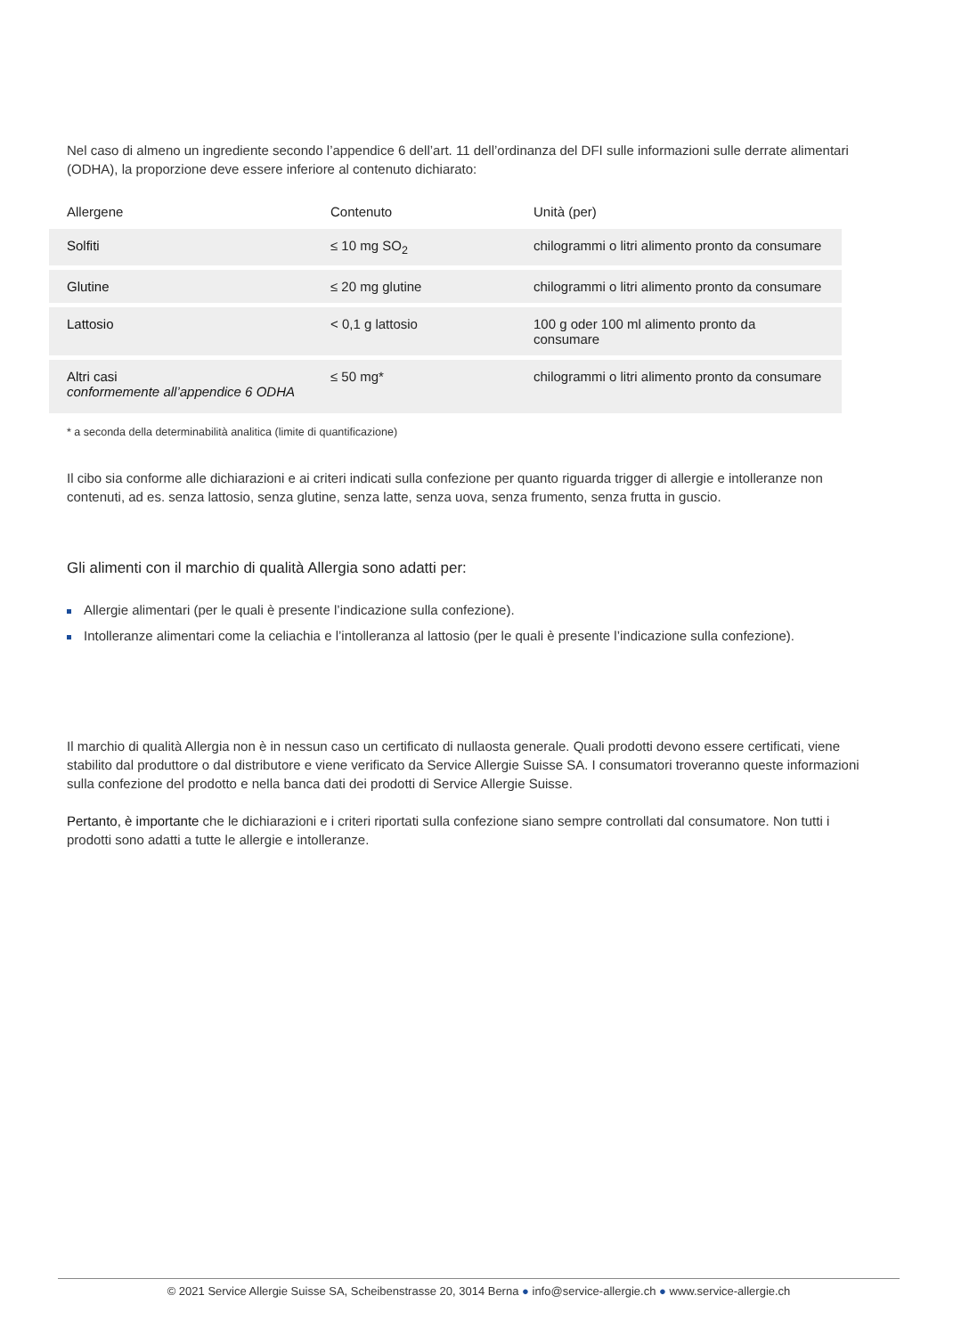Nel caso di almeno un ingrediente secondo l’appendice 6 dell’art. 11 dell’ordinanza del DFI sulle informazioni sulle derrate alimentari (ODHA), la proporzione deve essere inferiore al contenuto dichiarato:
| Allergene | Contenuto | Unità (per) |
| --- | --- | --- |
| Solfiti | ≤ 10 mg SO<sub>2</sub> | chilogrammi o litri alimento pronto da consumare |
| Glutine | ≤ 20 mg glutine | chilogrammi o litri alimento pronto da consumare |
| Lattosio | < 0,1 g lattosio | 100 g oder 100 ml alimento pronto da consumare |
| Altri casi conformemente all’appendice 6 ODHA | ≤ 50 mg* | chilogrammi o litri alimento pronto da consumare |
* a seconda della determinabilità analitica (limite di quantificazione)
Il cibo sia conforme alle dichiarazioni e ai criteri indicati sulla confezione per quanto riguarda trigger di allergie e intolleranze non contenuti, ad es. senza lattosio, senza glutine, senza latte, senza uova, senza frumento, senza frutta in guscio.
Gli alimenti con il marchio di qualità Allergia sono adatti per:
Allergie alimentari (per le quali è presente l’indicazione sulla confezione).
Intolleranze alimentari come la celiachia e l’intolleranza al lattosio (per le quali è presente l’indicazione sulla confezione).
Il marchio di qualità Allergia non è in nessun caso un certificato di nullaosta generale. Quali prodotti devono essere certificati, viene stabilito dal produttore o dal distributore e viene verificato da Service Allergie Suisse SA. I consumatori troveranno queste informazioni sulla confezione del prodotto e nella banca dati dei prodotti di Service Allergie Suisse.
Pertanto, è importante che le dichiarazioni e i criteri riportati sulla confezione siano sempre controllati dal consumatore. Non tutti i prodotti sono adatti a tutte le allergie e intolleranze.
© 2021 Service Allergie Suisse SA, Scheibenstrasse 20, 3014 Berna ● info@service-allergie.ch ● www.service-allergie.ch